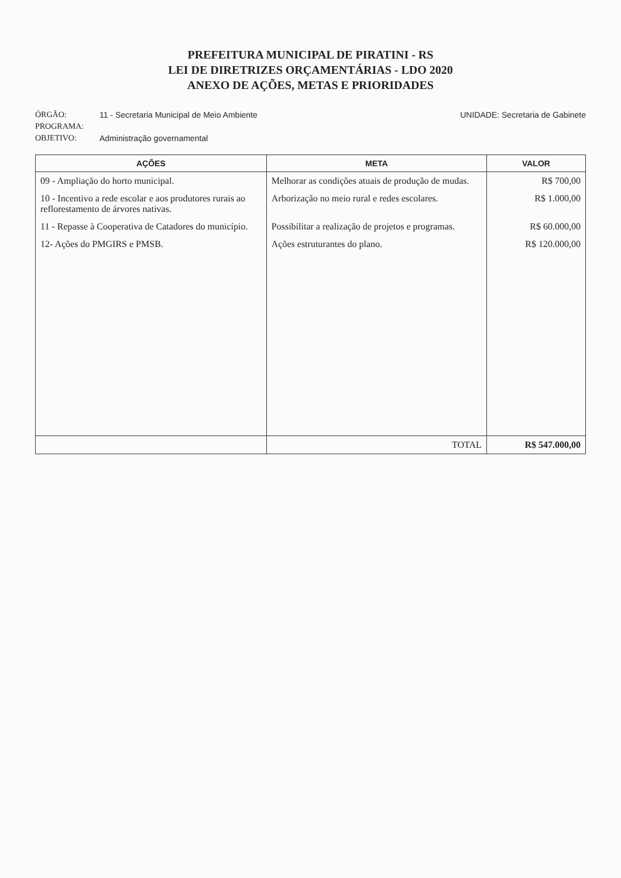PREFEITURA MUNICIPAL DE PIRATINI - RS
LEI DE DIRETRIZES ORÇAMENTÁRIAS - LDO 2020
ANEXO DE AÇÕES, METAS E PRIORIDADES
ÓRGÃO: 11 - Secretaria Municipal de Meio Ambiente UNIDADE: Secretaria de Gabinete
PROGRAMA:
OBJETIVO: Administração governamental
| AÇÕES | META | VALOR |
| --- | --- | --- |
| 09 - Ampliação do horto municipal. | Melhorar as condições atuais de produção de mudas. | R$ 700,00 |
| 10 - Incentivo a rede escolar e aos produtores rurais ao reflorestamento de árvores nativas. | Arborização no meio rural e redes escolares. | R$ 1.000,00 |
| 11 - Repasse à Cooperativa de Catadores do município. | Possibilitar a realização de projetos e programas. | R$ 60.000,00 |
| 12- Ações do PMGIRS e PMSB. | Ações estruturantes do plano. | R$ 120.000,00 |
| | TOTAL | R$ 547.000,00 |